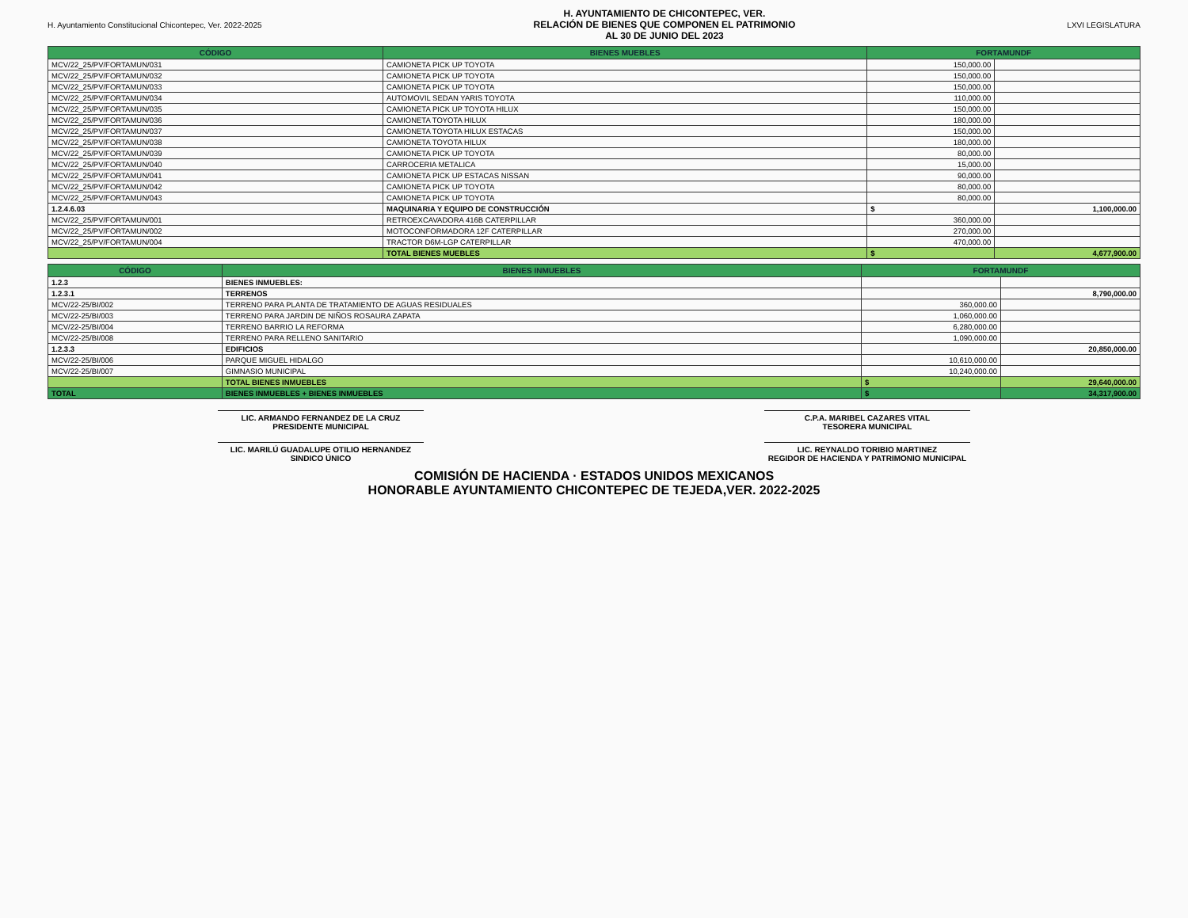H. Ayuntamiento Constitucional Chicontepec, Ver. 2022-2025
H. AYUNTAMIENTO DE CHICONTEPEC, VER.
RELACIÓN DE BIENES QUE COMPONEN EL PATRIMONIO
AL 30 DE JUNIO DEL 2023
LXVI LEGISLATURA
| CÓDIGO | BIENES MUEBLES | FORTAMUNDF | |
| --- | --- | --- | --- |
| MCV/22_25/PV/FORTAMUN/031 | CAMIONETA PICK UP TOYOTA | 150,000.00 | |
| MCV/22_25/PV/FORTAMUN/032 | CAMIONETA PICK UP TOYOTA | 150,000.00 | |
| MCV/22_25/PV/FORTAMUN/033 | CAMIONETA PICK UP TOYOTA | 150,000.00 | |
| MCV/22_25/PV/FORTAMUN/034 | AUTOMOVIL SEDAN YARIS TOYOTA | 110,000.00 | |
| MCV/22_25/PV/FORTAMUN/035 | CAMIONETA PICK UP TOYOTA HILUX | 150,000.00 | |
| MCV/22_25/PV/FORTAMUN/036 | CAMIONETA TOYOTA HILUX | 180,000.00 | |
| MCV/22_25/PV/FORTAMUN/037 | CAMIONETA TOYOTA HILUX ESTACAS | 150,000.00 | |
| MCV/22_25/PV/FORTAMUN/038 | CAMIONETA TOYOTA HILUX | 180,000.00 | |
| MCV/22_25/PV/FORTAMUN/039 | CAMIONETA PICK UP TOYOTA | 80,000.00 | |
| MCV/22_25/PV/FORTAMUN/040 | CARROCERIA METALICA | 15,000.00 | |
| MCV/22_25/PV/FORTAMUN/041 | CAMIONETA PICK UP ESTACAS NISSAN | 90,000.00 | |
| MCV/22_25/PV/FORTAMUN/042 | CAMIONETA PICK UP TOYOTA | 80,000.00 | |
| MCV/22_25/PV/FORTAMUN/043 | CAMIONETA PICK UP TOYOTA | 80,000.00 | |
| 1.2.4.6.03 | MAQUINARIA Y EQUIPO DE CONSTRUCCIÓN | $ | 1,100,000.00 |
| MCV/22_25/PV/FORTAMUN/001 | RETROEXCAVADORA 416B CATERPILLAR | 360,000.00 | |
| MCV/22_25/PV/FORTAMUN/002 | MOTOCONFORMADORA 12F CATERPILLAR | 270,000.00 | |
| MCV/22_25/PV/FORTAMUN/004 | TRACTOR D6M-LGP CATERPILLAR | 470,000.00 | |
| | TOTAL BIENES MUEBLES | $ | 4,677,900.00 |
| CÓDIGO | BIENES INMUEBLES | FORTAMUNDF | |
| --- | --- | --- | --- |
| 1.2.3 | BIENES INMUEBLES: | | |
| 1.2.3.1 | TERRENOS | | 8,790,000.00 |
| MCV/22-25/BI/002 | TERRENO PARA PLANTA DE TRATAMIENTO DE AGUAS RESIDUALES | 360,000.00 | |
| MCV/22-25/BI/003 | TERRENO PARA JARDIN DE NIÑOS ROSAURA ZAPATA | 1,060,000.00 | |
| MCV/22-25/BI/004 | TERRENO BARRIO LA REFORMA | 6,280,000.00 | |
| MCV/22-25/BI/008 | TERRENO PARA RELLENO SANITARIO | 1,090,000.00 | |
| 1.2.3.3 | EDIFICIOS | | 20,850,000.00 |
| MCV/22-25/BI/006 | PARQUE MIGUEL HIDALGO | 10,610,000.00 | |
| MCV/22-25/BI/007 | GIMNASIO MUNICIPAL | 10,240,000.00 | |
| | TOTAL BIENES INMUEBLES | $ | 29,640,000.00 |
| TOTAL | BIENES INMUEBLES + BIENES INMUEBLES | $ | 34,317,900.00 |
LIC. ARMANDO FERNANDEZ DE LA CRUZ
PRESIDENTE MUNICIPAL
C.P.A. MARIBEL CAZARES VITAL
TESORERA MUNICIPAL
LIC. MARILÚ GUADALUPE OTILIO HERNANDEZ
SINDICO ÚNICO
LIC. REYNALDO TORIBIO MARTINEZ
REGIDOR DE HACIENDA Y PATRIMONIO MUNICIPAL
COMISIÓN DE HACIENDA · ESTADOS UNIDOS MEXICANOS
HONORABLE AYUNTAMIENTO CHICONTEPEC DE TEJEDA,VER. 2022-2025